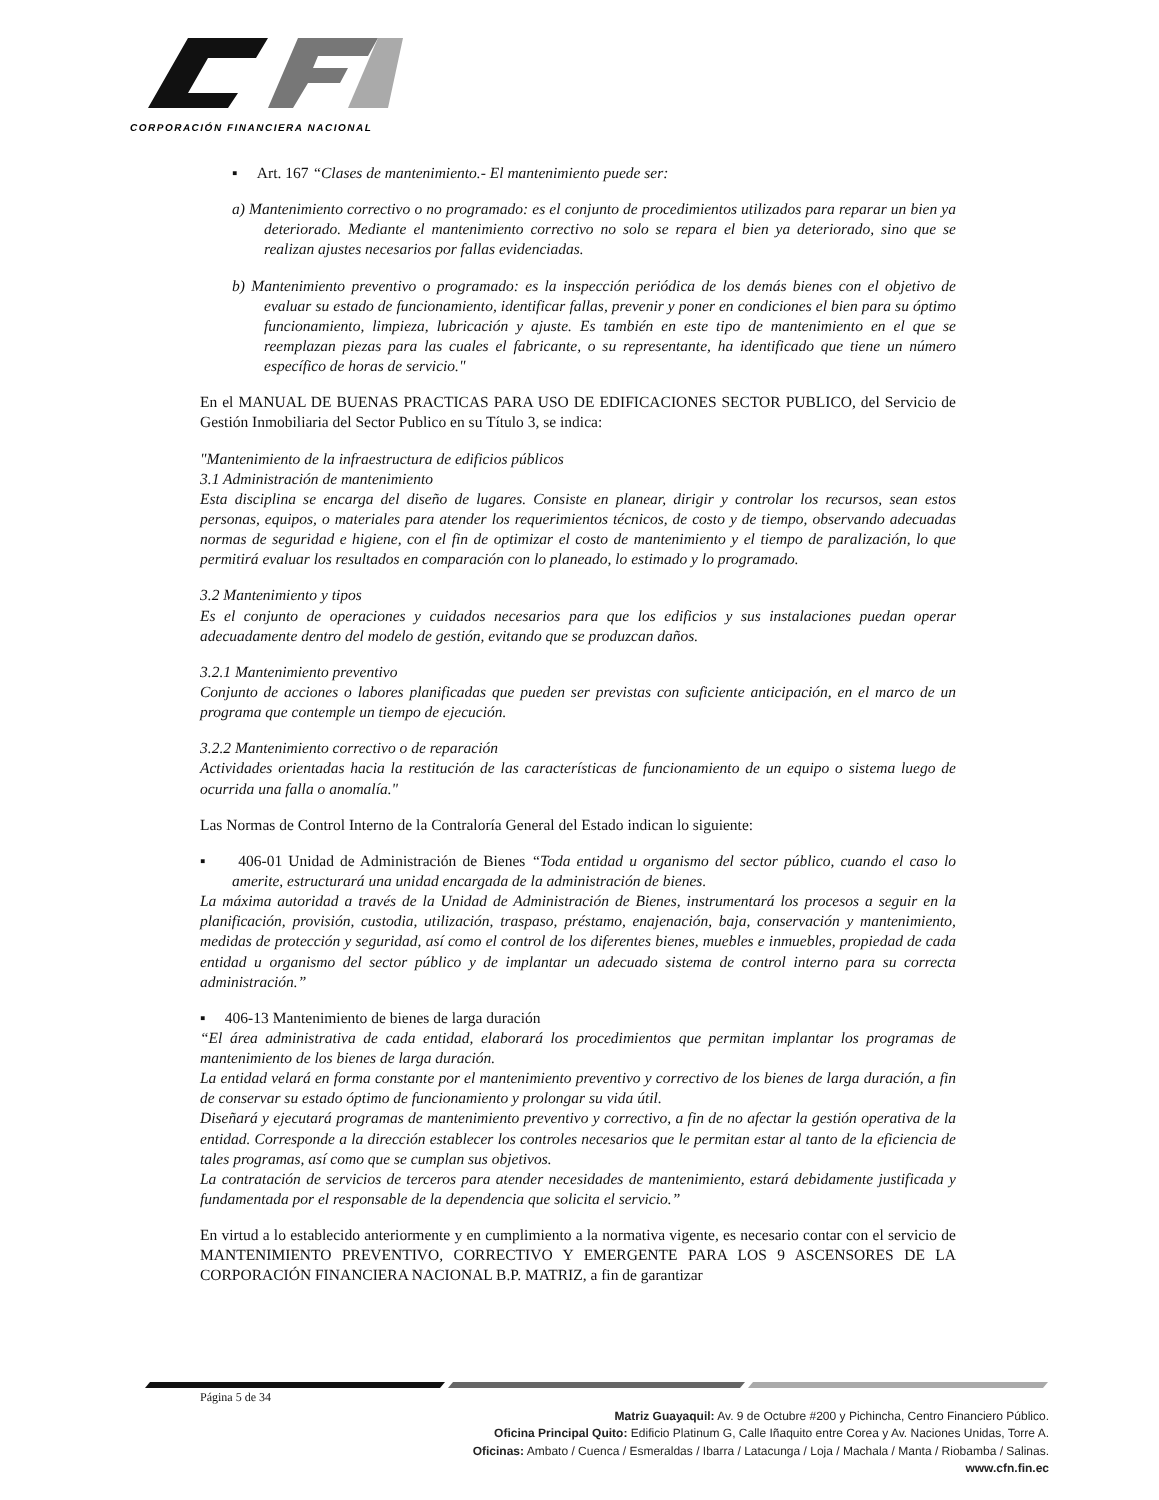CORPORACIÓN FINANCIERA NACIONAL
▪ Art. 167 “Clases de mantenimiento.- El mantenimiento puede ser:
a) Mantenimiento correctivo o no programado: es el conjunto de procedimientos utilizados para reparar un bien ya deteriorado. Mediante el mantenimiento correctivo no solo se repara el bien ya deteriorado, sino que se realizan ajustes necesarios por fallas evidenciadas.
b) Mantenimiento preventivo o programado: es la inspección periódica de los demás bienes con el objetivo de evaluar su estado de funcionamiento, identificar fallas, prevenir y poner en condiciones el bien para su óptimo funcionamiento, limpieza, lubricación y ajuste. Es también en este tipo de mantenimiento en el que se reemplazan piezas para las cuales el fabricante, o su representante, ha identificado que tiene un número específico de horas de servicio."
En el MANUAL DE BUENAS PRACTICAS PARA USO DE EDIFICACIONES SECTOR PUBLICO, del Servicio de Gestión Inmobiliaria del Sector Publico en su Título 3, se indica:
"Mantenimiento de la infraestructura de edificios públicos
3.1 Administración de mantenimiento
Esta disciplina se encarga del diseño de lugares. Consiste en planear, dirigir y controlar los recursos, sean estos personas, equipos, o materiales para atender los requerimientos técnicos, de costo y de tiempo, observando adecuadas normas de seguridad e higiene, con el fin de optimizar el costo de mantenimiento y el tiempo de paralización, lo que permitirá evaluar los resultados en comparación con lo planeado, lo estimado y lo programado.
3.2 Mantenimiento y tipos
Es el conjunto de operaciones y cuidados necesarios para que los edificios y sus instalaciones puedan operar adecuadamente dentro del modelo de gestión, evitando que se produzcan daños.
3.2.1 Mantenimiento preventivo
Conjunto de acciones o labores planificadas que pueden ser previstas con suficiente anticipación, en el marco de un programa que contemple un tiempo de ejecución.
3.2.2 Mantenimiento correctivo o de reparación
Actividades orientadas hacia la restitución de las características de funcionamiento de un equipo o sistema luego de ocurrida una falla o anomalía."
Las Normas de Control Interno de la Contraloría General del Estado indican lo siguiente:
▪ 406-01 Unidad de Administración de Bienes “Toda entidad u organismo del sector público, cuando el caso lo amerite, estructurará una unidad encargada de la administración de bienes.
La máxima autoridad a través de la Unidad de Administración de Bienes, instrumentará los procesos a seguir en la planificación, provisión, custodia, utilización, traspaso, préstamo, enajenación, baja, conservación y mantenimiento, medidas de protección y seguridad, así como el control de los diferentes bienes, muebles e inmuebles, propiedad de cada entidad u organismo del sector público y de implantar un adecuado sistema de control interno para su correcta administración.”
▪ 406-13 Mantenimiento de bienes de larga duración
“El área administrativa de cada entidad, elaborará los procedimientos que permitan implantar los programas de mantenimiento de los bienes de larga duración.
La entidad velará en forma constante por el mantenimiento preventivo y correctivo de los bienes de larga duración, a fin de conservar su estado óptimo de funcionamiento y prolongar su vida útil.
Diseñará y ejecutará programas de mantenimiento preventivo y correctivo, a fin de no afectar la gestión operativa de la entidad. Corresponde a la dirección establecer los controles necesarios que le permitan estar al tanto de la eficiencia de tales programas, así como que se cumplan sus objetivos.
La contratación de servicios de terceros para atender necesidades de mantenimiento, estará debidamente justificada y fundamentada por el responsable de la dependencia que solicita el servicio.”
En virtud a lo establecido anteriormente y en cumplimiento a la normativa vigente, es necesario contar con el servicio de MANTENIMIENTO PREVENTIVO, CORRECTIVO Y EMERGENTE PARA LOS 9 ASCENSORES DE LA CORPORACIÓN FINANCIERA NACIONAL B.P. MATRIZ, a fin de garantizar
Página 5 de 34
Matriz Guayaquil: Av. 9 de Octubre #200 y Pichincha, Centro Financiero Público.
Oficina Principal Quito: Edificio Platinum G, Calle Iñaquito entre Corea y Av. Naciones Unidas, Torre A.
Oficinas: Ambato / Cuenca / Esmeraldas / Ibarra / Latacunga / Loja / Machala / Manta / Riobamba / Salinas.
www.cfn.fin.ec